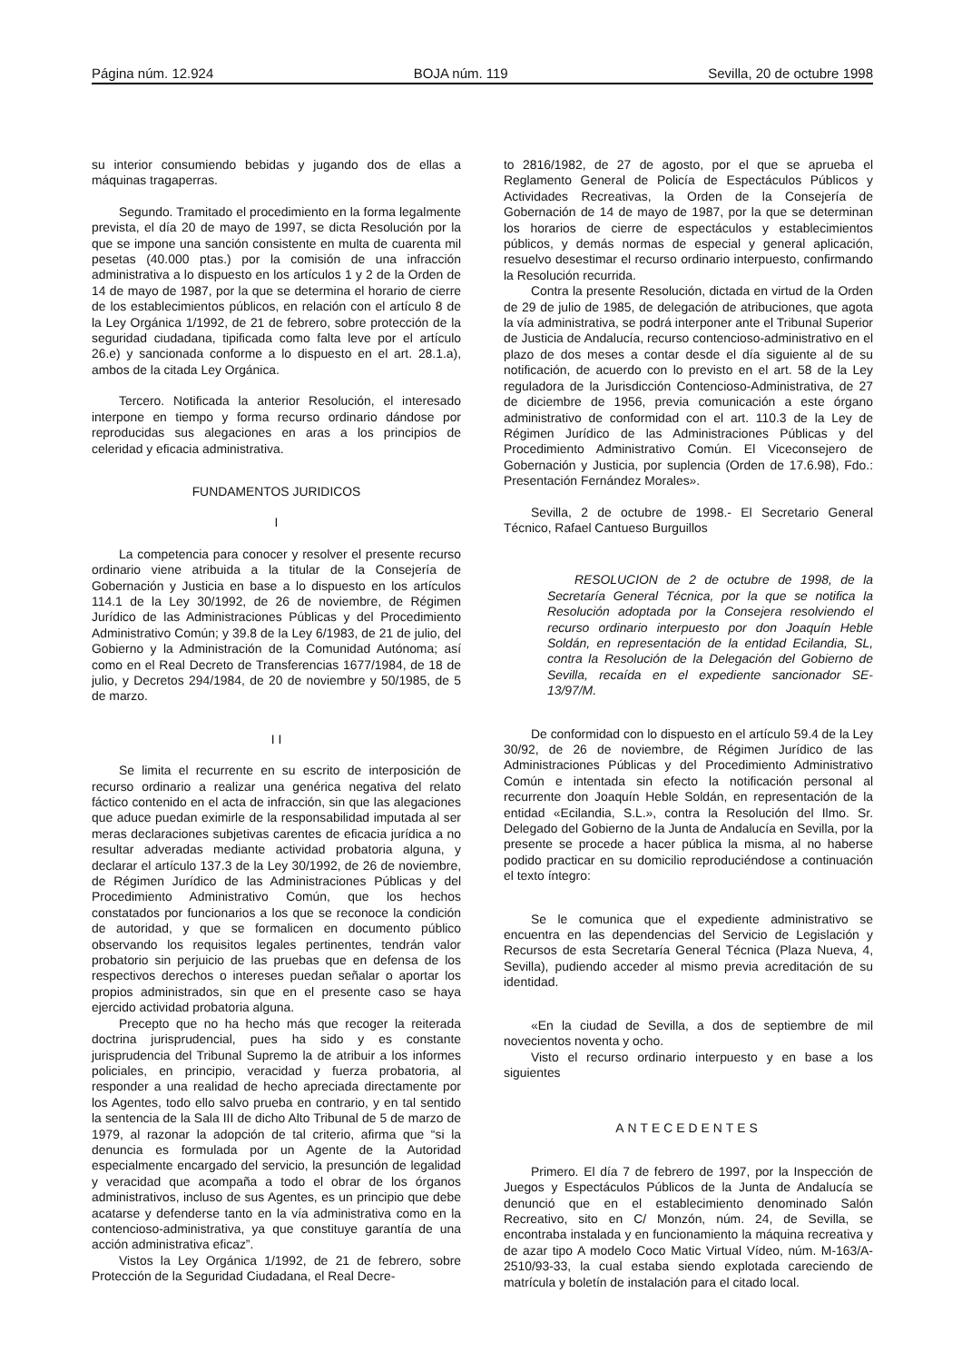Página núm. 12.924 BOJA núm. 119 Sevilla, 20 de octubre 1998
su interior consumiendo bebidas y jugando dos de ellas a máquinas tragaperras.
Segundo. Tramitado el procedimiento en la forma legalmente prevista, el día 20 de mayo de 1997, se dicta Resolución por la que se impone una sanción consistente en multa de cuarenta mil pesetas (40.000 ptas.) por la comisión de una infracción administrativa a lo dispuesto en los artículos 1 y 2 de la Orden de 14 de mayo de 1987, por la que se determina el horario de cierre de los establecimientos públicos, en relación con el artículo 8 de la Ley Orgánica 1/1992, de 21 de febrero, sobre protección de la seguridad ciudadana, tipificada como falta leve por el artículo 26.e) y sancionada conforme a lo dispuesto en el art. 28.1.a), ambos de la citada Ley Orgánica.
Tercero. Notificada la anterior Resolución, el interesado interpone en tiempo y forma recurso ordinario dándose por reproducidas sus alegaciones en aras a los principios de celeridad y eficacia administrativa.
FUNDAMENTOS JURIDICOS
I
La competencia para conocer y resolver el presente recurso ordinario viene atribuida a la titular de la Consejería de Gobernación y Justicia en base a lo dispuesto en los artículos 114.1 de la Ley 30/1992, de 26 de noviembre, de Régimen Jurídico de las Administraciones Públicas y del Procedimiento Administrativo Común; y 39.8 de la Ley 6/1983, de 21 de julio, del Gobierno y la Administración de la Comunidad Autónoma; así como en el Real Decreto de Transferencias 1677/1984, de 18 de julio, y Decretos 294/1984, de 20 de noviembre y 50/1985, de 5 de marzo.
I I
Se limita el recurrente en su escrito de interposición de recurso ordinario a realizar una genérica negativa del relato fáctico contenido en el acta de infracción, sin que las alegaciones que aduce puedan eximirle de la responsabilidad imputada al ser meras declaraciones subjetivas carentes de eficacia jurídica a no resultar adveradas mediante actividad probatoria alguna, y declarar el artículo 137.3 de la Ley 30/1992, de 26 de noviembre, de Régimen Jurídico de las Administraciones Públicas y del Procedimiento Administrativo Común, que los hechos constatados por funcionarios a los que se reconoce la condición de autoridad, y que se formalicen en documento público observando los requisitos legales pertinentes, tendrán valor probatorio sin perjuicio de las pruebas que en defensa de los respectivos derechos o intereses puedan señalar o aportar los propios administrados, sin que en el presente caso se haya ejercido actividad probatoria alguna.
Precepto que no ha hecho más que recoger la reiterada doctrina jurisprudencial, pues ha sido y es constante jurisprudencia del Tribunal Supremo la de atribuir a los informes policiales, en principio, veracidad y fuerza probatoria, al responder a una realidad de hecho apreciada directamente por los Agentes, todo ello salvo prueba en contrario, y en tal sentido la sentencia de la Sala III de dicho Alto Tribunal de 5 de marzo de 1979, al razonar la adopción de tal criterio, afirma que “si la denuncia es formulada por un Agente de la Autoridad especialmente encargado del servicio, la presunción de legalidad y veracidad que acompaña a todo el obrar de los órganos administrativos, incluso de sus Agentes, es un principio que debe acatarse y defenderse tanto en la vía administrativa como en la contencioso-administrativa, ya que constituye garantía de una acción administrativa eficaz”.
Vistos la Ley Orgánica 1/1992, de 21 de febrero, sobre Protección de la Seguridad Ciudadana, el Real Decre-
to 2816/1982, de 27 de agosto, por el que se aprueba el Reglamento General de Policía de Espectáculos Públicos y Actividades Recreativas, la Orden de la Consejería de Gobernación de 14 de mayo de 1987, por la que se determinan los horarios de cierre de espectáculos y establecimientos públicos, y demás normas de especial y general aplicación, resuelvo desestimar el recurso ordinario interpuesto, confirmando la Resolución recurrida.
Contra la presente Resolución, dictada en virtud de la Orden de 29 de julio de 1985, de delegación de atribuciones, que agota la vía administrativa, se podrá interponer ante el Tribunal Superior de Justicia de Andalucía, recurso contencioso-administrativo en el plazo de dos meses a contar desde el día siguiente al de su notificación, de acuerdo con lo previsto en el art. 58 de la Ley reguladora de la Jurisdicción Contencioso-Administrativa, de 27 de diciembre de 1956, previa comunicación a este órgano administrativo de conformidad con el art. 110.3 de la Ley de Régimen Jurídico de las Administraciones Públicas y del Procedimiento Administrativo Común. El Viceconsejero de Gobernación y Justicia, por suplencia (Orden de 17.6.98), Fdo.: Presentación Fernández Morales».
Sevilla, 2 de octubre de 1998.- El Secretario General Técnico, Rafael Cantueso Burguillos
RESOLUCION de 2 de octubre de 1998, de la Secretaría General Técnica, por la que se notifica la Resolución adoptada por la Consejera resolviendo el recurso ordinario interpuesto por don Joaquín Heble Soldán, en representación de la entidad Ecilandia, SL, contra la Resolución de la Delegación del Gobierno de Sevilla, recaída en el expediente sancionador SE-13/97/M.
De conformidad con lo dispuesto en el artículo 59.4 de la Ley 30/92, de 26 de noviembre, de Régimen Jurídico de las Administraciones Públicas y del Procedimiento Administrativo Común e intentada sin efecto la notificación personal al recurrente don Joaquín Heble Soldán, en representación de la entidad «Ecilandia, S.L.», contra la Resolución del Ilmo. Sr. Delegado del Gobierno de la Junta de Andalucía en Sevilla, por la presente se procede a hacer pública la misma, al no haberse podido practicar en su domicilio reproduciéndose a continuación el texto íntegro:
Se le comunica que el expediente administrativo se encuentra en las dependencias del Servicio de Legislación y Recursos de esta Secretaría General Técnica (Plaza Nueva, 4, Sevilla), pudiendo acceder al mismo previa acreditación de su identidad.
«En la ciudad de Sevilla, a dos de septiembre de mil novecientos noventa y ocho.
Visto el recurso ordinario interpuesto y en base a los siguientes
ANTECEDENTES
Primero. El día 7 de febrero de 1997, por la Inspección de Juegos y Espectáculos Públicos de la Junta de Andalucía se denunció que en el establecimiento denominado Salón Recreativo, sito en C/ Monzón, núm. 24, de Sevilla, se encontraba instalada y en funcionamiento la máquina recreativa y de azar tipo A modelo Coco Matic Virtual Vídeo, núm. M-163/A-2510/93-33, la cual estaba siendo explotada careciendo de matrícula y boletín de instalación para el citado local.